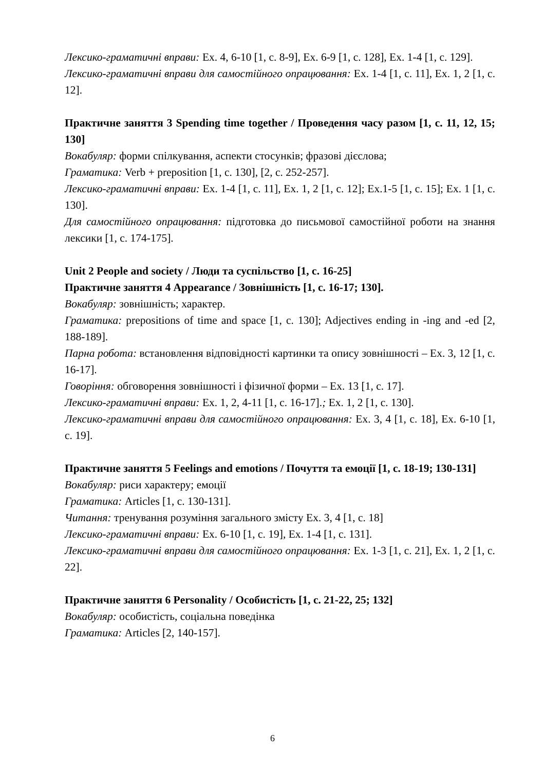Лексико-граматичні вправи: Ex. 4, 6-10 [1, c. 8-9], Ex. 6-9 [1, c. 128], Ex. 1-4 [1, c. 129].
Лексико-граматичні вправи для самостійного опрацювання: Ex. 1-4 [1, c. 11], Ex. 1, 2 [1, c. 12].
Практичне заняття 3 Spending time together / Проведення часу разом [1, c. 11, 12, 15; 130]
Вокабуляр: форми спілкування, аспекти стосунків; фразові дієслова;
Граматика: Verb + preposition [1, c. 130], [2, c. 252-257].
Лексико-граматичні вправи: Ex. 1-4 [1, c. 11], Ex. 1, 2 [1, c. 12]; Ex.1-5 [1, c. 15]; Ex. 1 [1, c. 130].
Для самостійного опрацювання: підготовка до письмової самостійної роботи на знання лексики [1, c. 174-175].
Unit 2 People and society / Люди та суспільство [1, c. 16-25]
Практичне заняття 4 Appearance / Зовнішність [1, c. 16-17; 130].
Вокабуляр: зовнішність; характер.
Граматика: prepositions of time and space [1, c. 130]; Adjectives ending in -ing and -ed [2, 188-189].
Парна робота: встановлення відповідності картинки та опису зовнішності – Ex. 3, 12 [1, c. 16-17].
Говоріння: обговорення зовнішності і фізичної форми – Ex. 13 [1, c. 17].
Лексико-граматичні вправи: Ex. 1, 2, 4-11 [1, c. 16-17].; Ex. 1, 2 [1, c. 130].
Лексико-граматичні вправи для самостійного опрацювання: Ex. 3, 4 [1, c. 18], Ex. 6-10 [1, c. 19].
Практичне заняття 5 Feelings and emotions / Почуття та емоції [1, c. 18-19; 130-131]
Вокабуляр: риси характеру; емоції
Граматика: Articles [1, c. 130-131].
Читання: тренування розуміння загального змісту Ex. 3, 4 [1, c. 18]
Лексико-граматичні вправи: Ex. 6-10 [1, c. 19], Ex. 1-4 [1, c. 131].
Лексико-граматичні вправи для самостійного опрацювання: Ex. 1-3 [1, c. 21], Ex. 1, 2 [1, c. 22].
Практичне заняття 6 Personality / Особистість [1, c. 21-22, 25; 132]
Вокабуляр: особистість, соціальна поведінка
Граматика: Articles [2, 140-157].
6